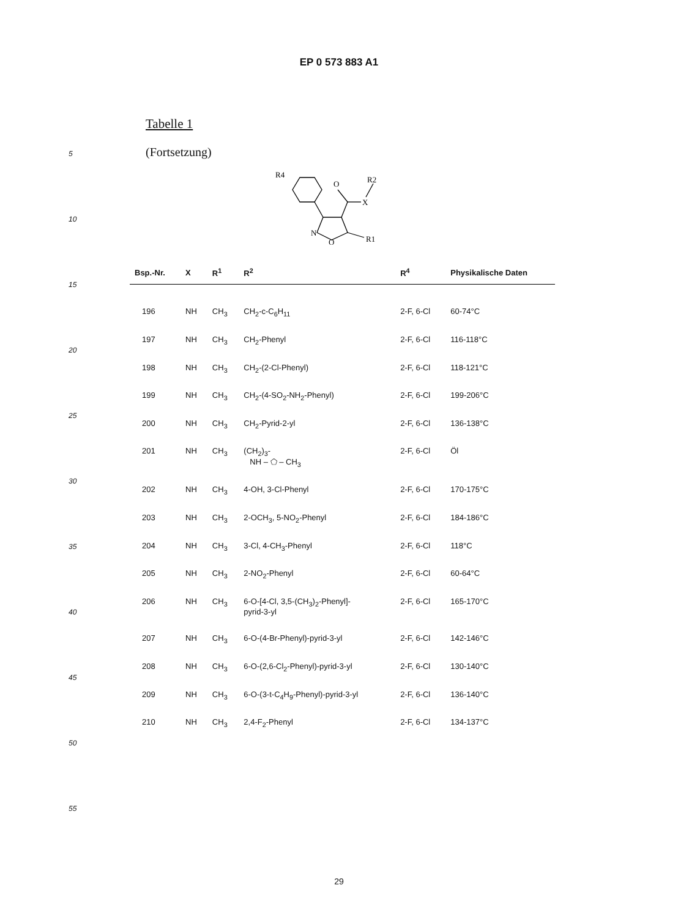EP 0 573 883 A1
5
10
15
20
25
30
35
40
45
50
55
Tabelle 1
(Fortsetzung)
R4
O
X
R2
N
O
R1
| Bsp.-Nr. | X | R<sup>1</sup> | R<sup>2</sup> | R<sup>4</sup> | Physikalische Daten |
| --- | --- | --- | --- | --- | --- |
| 196 | NH | CH<sub>3</sub> | CH<sub>2</sub>-c-C<sub>6</sub>H<sub>11</sub> | 2-F, 6-Cl | 60-74°C |
| 197 | NH | CH<sub>3</sub> | CH<sub>2</sub>-Phenyl | 2-F, 6-Cl | 116-118°C |
| 198 | NH | CH<sub>3</sub> | CH<sub>2</sub>-(2-Cl-Phenyl) | 2-F, 6-Cl | 118-121°C |
| 199 | NH | CH<sub>3</sub> | CH<sub>2</sub>-(4-SO<sub>2</sub>-NH<sub>2</sub>-Phenyl) | 2-F, 6-Cl | 199-206°C |
| 200 | NH | CH<sub>3</sub> | CH<sub>2</sub>-Pyrid-2-yl | 2-F, 6-Cl | 136-138°C |
| 201 | NH | CH<sub>3</sub> | (CH<sub>2</sub>)<sub>3</sub>- NH – ⬠ – CH<sub>3</sub> | 2-F, 6-Cl | Öl |
| 202 | NH | CH<sub>3</sub> | 4-OH, 3-Cl-Phenyl | 2-F, 6-Cl | 170-175°C |
| 203 | NH | CH<sub>3</sub> | 2-OCH<sub>3</sub>, 5-NO<sub>2</sub>-Phenyl | 2-F, 6-Cl | 184-186°C |
| 204 | NH | CH<sub>3</sub> | 3-Cl, 4-CH<sub>3</sub>-Phenyl | 2-F, 6-Cl | 118°C |
| 205 | NH | CH<sub>3</sub> | 2-NO<sub>2</sub>-Phenyl | 2-F, 6-Cl | 60-64°C |
| 206 | NH | CH<sub>3</sub> | 6-O-[4-Cl, 3,5-(CH<sub>3</sub>)<sub>2</sub>-Phenyl]- pyrid-3-yl | 2-F, 6-Cl | 165-170°C |
| 207 | NH | CH<sub>3</sub> | 6-O-(4-Br-Phenyl)-pyrid-3-yl | 2-F, 6-Cl | 142-146°C |
| 208 | NH | CH<sub>3</sub> | 6-O-(2,6-Cl<sub>2</sub>-Phenyl)-pyrid-3-yl | 2-F, 6-Cl | 130-140°C |
| 209 | NH | CH<sub>3</sub> | 6-O-(3-t-C<sub>4</sub>H<sub>9</sub>-Phenyl)-pyrid-3-yl | 2-F, 6-Cl | 136-140°C |
| 210 | NH | CH<sub>3</sub> | 2,4-F<sub>2</sub>-Phenyl | 2-F, 6-Cl | 134-137°C |
29